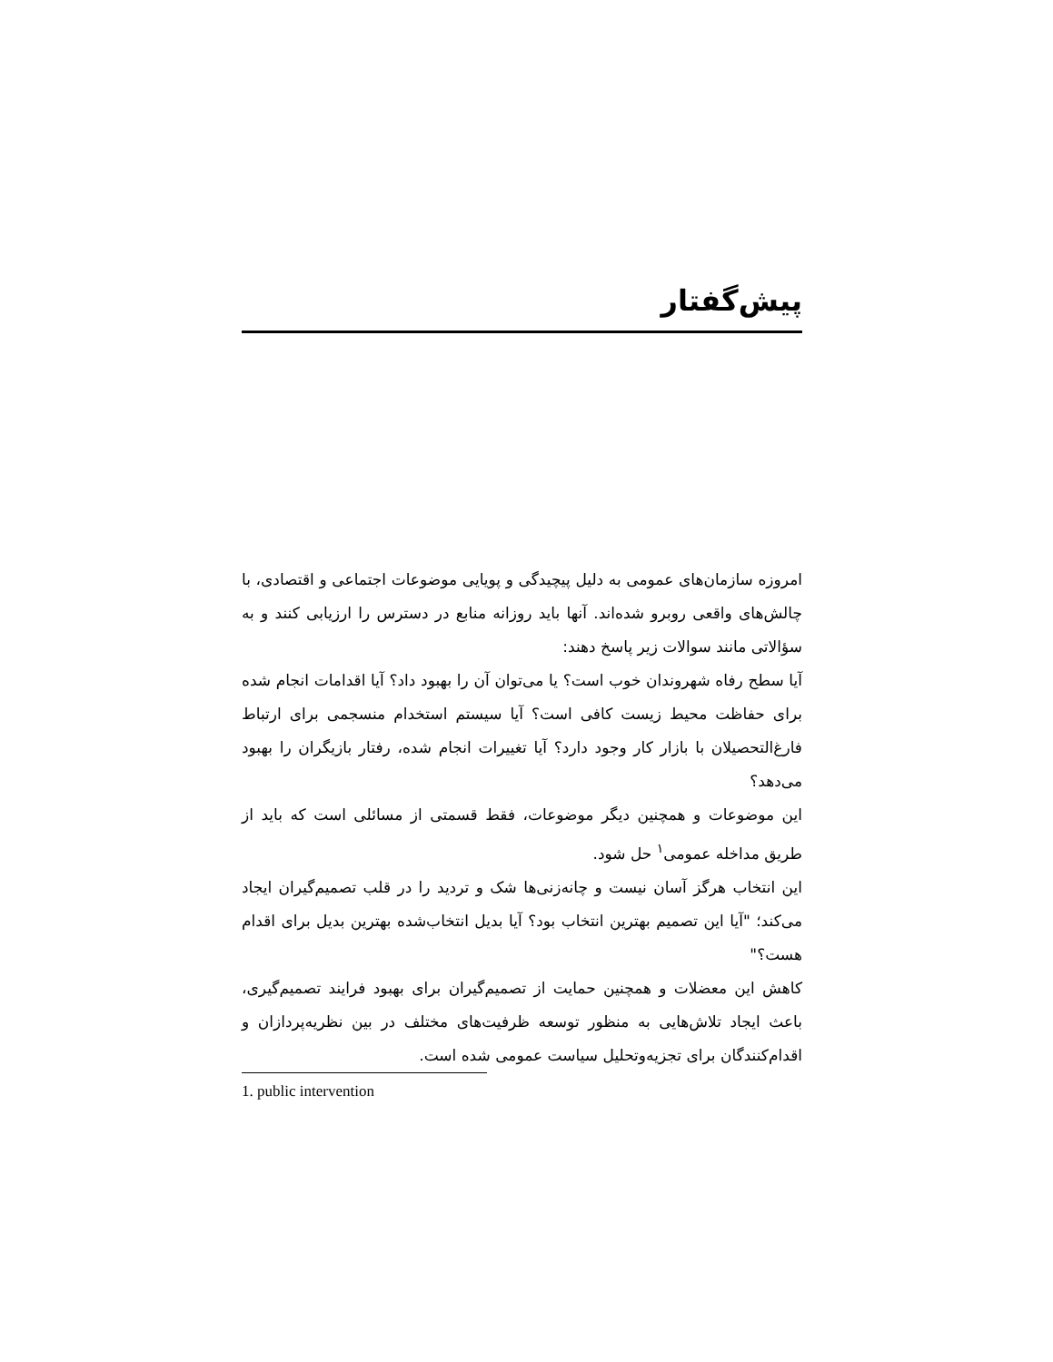پیش‌گفتار
امروزه سازمان‌های عمومی به دلیل پیچیدگی و پویایی موضوعات اجتماعی و اقتصادی، با چالش‌های واقعی روبرو شده‌اند. آنها باید روزانه منابع در دسترس را ارزیابی کنند و به سؤالاتی مانند سوالات زیر پاسخ دهند:
آیا سطح رفاه شهروندان خوب است؟ یا می‌توان آن را بهبود داد؟ آیا اقدامات انجام شده برای حفاظت محیط زیست کافی است؟ آیا سیستم استخدام منسجمی برای ارتباط فارغ‌التحصیلان با بازار کار وجود دارد؟ آیا تغییرات انجام شده، رفتار بازیگران را بهبود می‌دهد؟
این موضوعات و همچنین دیگر موضوعات، فقط قسمتی از مسائلی است که باید از طریق مداخله عمومی<sup>۱</sup> حل شود.
این انتخاب هرگز آسان نیست و چانه‌زنی‌ها شک و تردید را در قلب تصمیم‌گیران ایجاد می‌کند؛ "آیا این تصمیم بهترین انتخاب بود؟ آیا بدیل انتخاب‌شده بهترین بدیل برای اقدام هست؟"
کاهش این معضلات و همچنین حمایت از تصمیم‌گیران برای بهبود فرایند تصمیم‌گیری، باعث ایجاد تلاش‌هایی به منظور توسعه ظرفیت‌های مختلف در بین نظریه‌پردازان و اقدام‌کنندگان برای تجزیه‌وتحلیل سیاست عمومی شده است.
1. public intervention